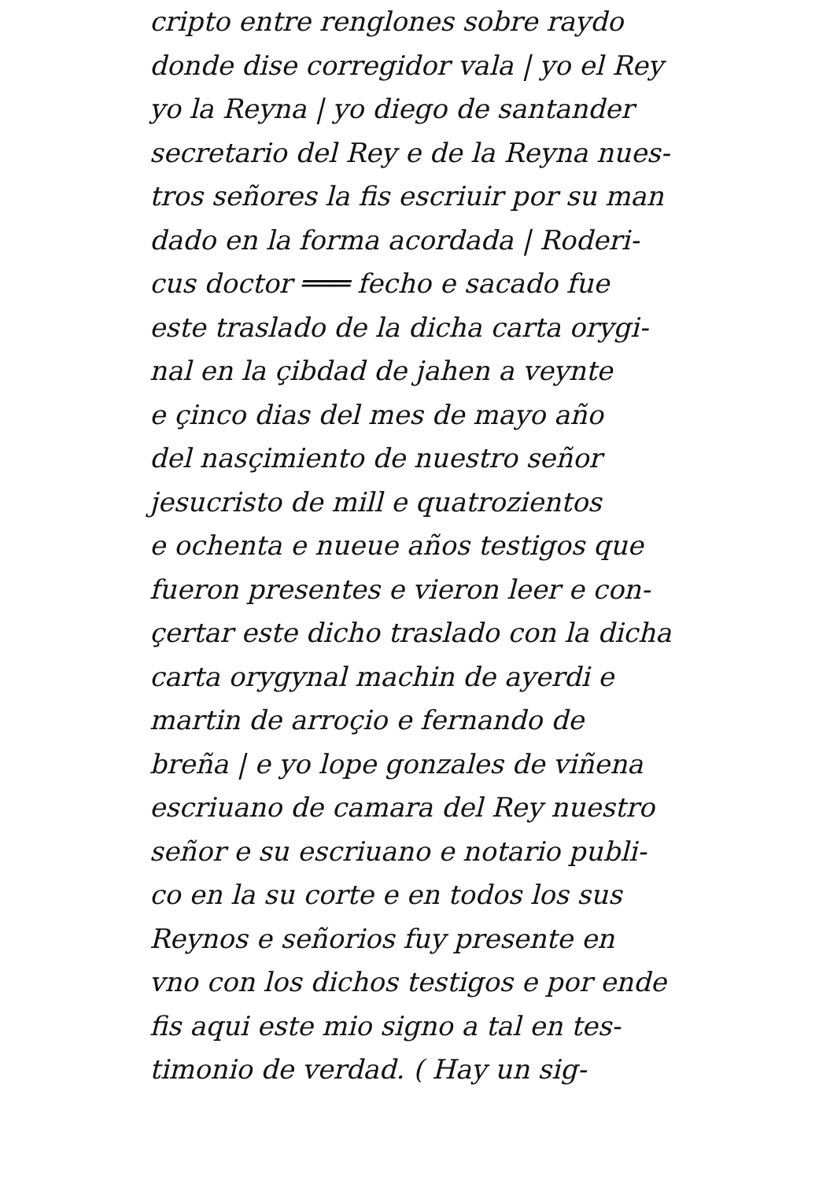cripto entre renglones sobre raydo
donde dise corregidor vala | yo el Rey
yo la Reyna | yo diego de santander
secretario del Rey e de la Reyna nues-
tros señores la fis escriuir por su man
dado en la forma acordada | Roderi-
cus doctor ═══ fecho e sacado fue
este traslado de la dicha carta orygi-
nal en la çibdad de jahen a veynte
e çinco dias del mes de mayo año
del nasçimiento de nuestro señor
jesucristo de mill e quatrozientos
e ochenta e nueue años testigos que
fueron presentes e vieron leer e con-
çertar este dicho traslado con la dicha
carta orygynal machin de ayerdi e
martin de arroçio e fernando de
breña | e yo lope gonzales de viñena
escriuano de camara del Rey nuestro
señor e su escriuano e notario publi-
co en la su corte e en todos los sus
Reynos e señorios fuy presente en
vno con los dichos testigos e por ende
fis aqui este mio signo a tal en tes-
timonio de verdad. ( Hay un sig-